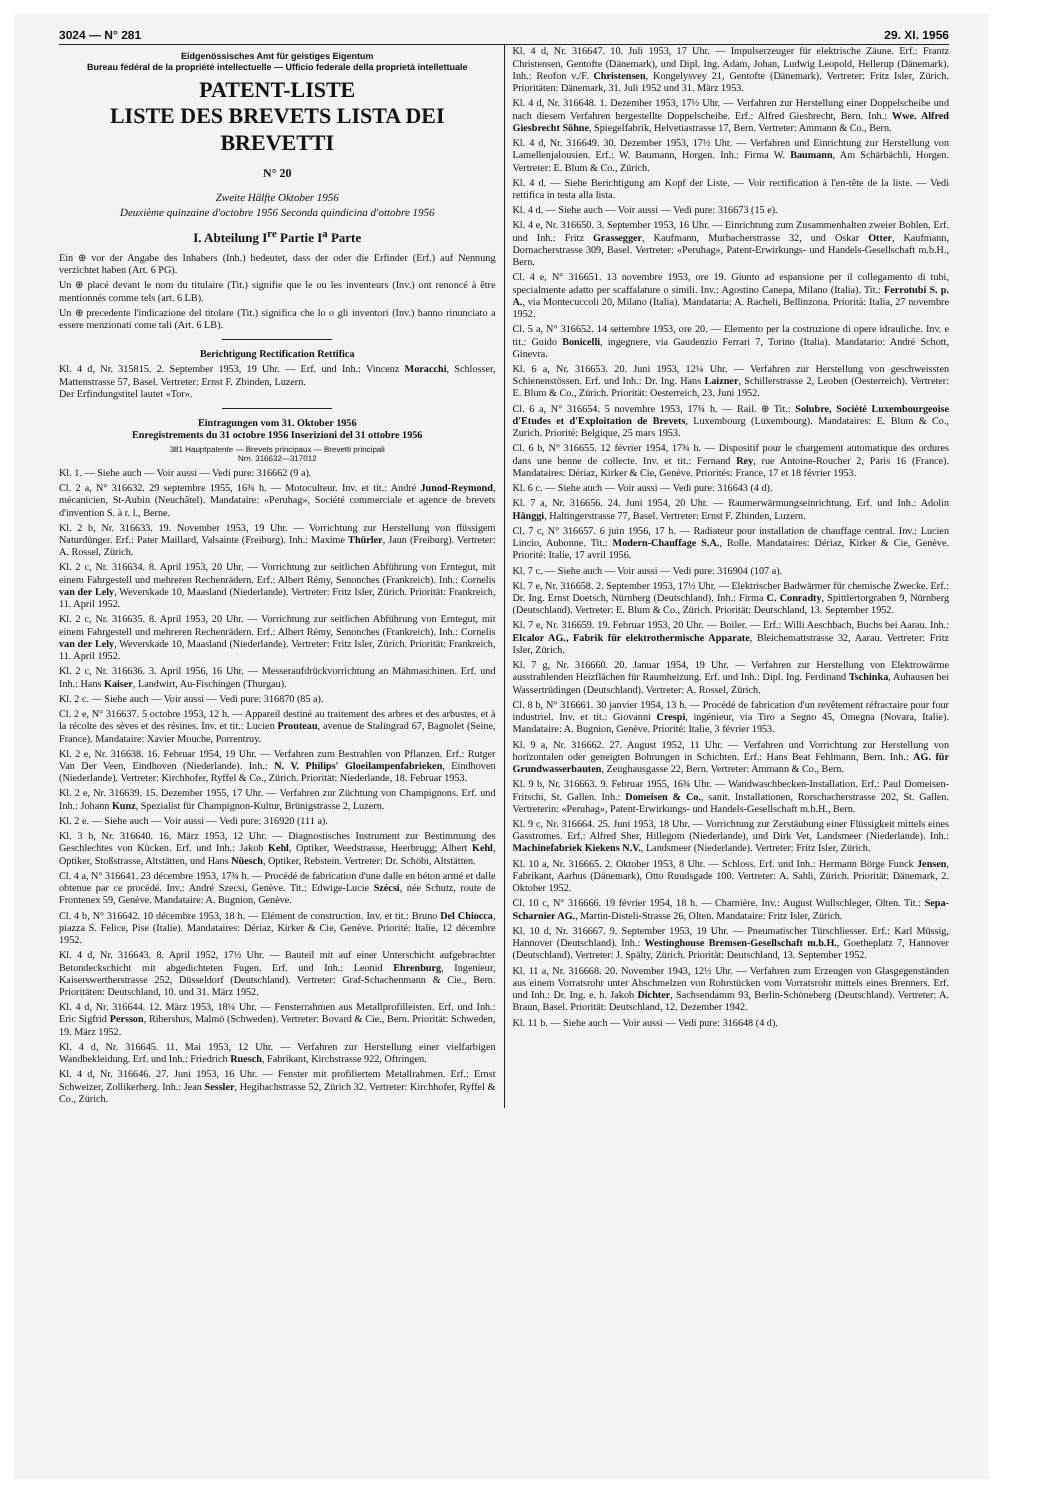3024 — N° 281 29. XI. 1956
Eidgenössisches Amt für geistiges Eigentum
Bureau fédéral de la propriété intellectuelle — Ufficio federale della proprietà intellettuale
PATENT-LISTE
LISTE DES BREVETS LISTA DEI BREVETTI
N° 20
Zweite Hälfte Oktober 1956
Deuxième quinzaine d'octobre 1956 Seconda quindicina d'ottobre 1956
I. Abteilung I<sup>re</sup> Partie I<sup>a</sup> Parte
Ein ⊕ vor der Angabe des Inhabers (Inh.) bedeutet, dass der oder die Erfinder (Erf.) auf Nennung verzichtet haben (Art. 6 PG).
Un ⊕ placé devant le nom du titulaire (Tit.) signifie que le ou les inventeurs (Inv.) ont renoncé à être mentionnés comme tels (art. 6 LB).
Un ⊕ precedente l'indicazione del titolare (Tit.) significa che lo o gli inventori (Inv.) hanno rinunciato a essere menzionati come tali (Art. 6 LB).
Berichtigung Rectification Rettifica
Kl. 4 d, Nr. 315815. 2. September 1953, 19 Uhr. — Erf. und Inh.: Vincenz Moracchi, Schlosser, Mattenstrasse 57, Basel. Vertreter: Ernst F. Zbinden, Luzern.
Der Erfindungstitel lautet «Tor».
Eintragungen vom 31. Oktober 1956
Enregistrements du 31 octobre 1956 Inserizioni del 31 ottobre 1956
381 Hauptpatente — Brevets principaux — Brevetti principali
Nrn. 316632—317012
Kl. 1. — Siehe auch — Voir aussi — Vedi pure: 316662 (9 a).
Cl. 2 a, N° 316632. 29 septembre 1955, 16¾ h. — Motoculteur. Inv. et tit.: André Junod-Reymond, mécanicien, St-Aubin (Neuchâtel). Mandataire: «Peruhag», Société commerciale et agence de brevets d'invention S. à r. l., Berne.
Kl. 2 b, Nr. 316633. 19. November 1953, 19 Uhr. — Vorrichtung zur Herstellung von flüssigem Naturdünger. Erf.: Pater Maillard, Valsainte (Freiburg). Inh.: Maxime Thürler, Jaun (Freiburg). Vertreter: A. Rossel, Zürich.
Kl. 2 c, Nr. 316634. 8. April 1953, 20 Uhr. — Vorrichtung zur seitlichen Abführung von Erntegut, mit einem Fahrgestell und mehreren Rechenrädern. Erf.: Albert Rémy, Senonches (Frankreich). Inh.: Cornelis van der Lely, Weverskade 10, Maasland (Niederlande). Vertreter: Fritz Isler, Zürich. Priorität: Frankreich, 11. April 1952.
Kl. 2 c, Nr. 316635. 8. April 1953, 20 Uhr. — Vorrichtung zur seitlichen Abführung von Erntegut, mit einem Fahrgestell und mehreren Rechenrädern. Erf.: Albert Rémy, Senonches (Frankreich). Inh.: Cornelis van der Lely, Weverskade 10, Maasland (Niederlande). Vertreter: Fritz Isler, Zürich. Priorität: Frankreich, 11. April 1952.
Kl. 2 c, Nr. 316636. 3. April 1956, 16 Uhr. — Messeraufdrückvorrichtung an Mähmaschinen. Erf. und Inh.: Hans Kaiser, Landwirt, Au-Fischingen (Thurgau).
Kl. 2 c. — Siehe auch — Voir aussi — Vedi pure: 316870 (85 a).
Cl. 2 e, N° 316637. 5 octobre 1953, 12 h. — Appareil destiné au traitement des arbres et des arbustes, et à la récolte des sèves et des résines. Inv. et tit.: Lucien Prouteau, avenue de Stalingrad 67, Bagnolet (Seine, France). Mandataire: Xavier Mouche, Porrentruy.
Kl. 2 e, Nr. 316638. 16. Februar 1954, 19 Uhr. — Verfahren zum Bestrahlen von Pflanzen. Erf.: Rutger Van Der Veen, Eindhoven (Niederlande). Inh.: N. V. Philips' Gloeilampenfabrieken, Eindhoven (Niederlande). Vertreter: Kirchhofer, Ryffel & Co., Zürich. Priorität: Niederlande, 18. Februar 1953.
Kl. 2 e, Nr. 316639. 15. Dezember 1955, 17 Uhr. — Verfahren zur Züchtung von Champignons. Erf. und Inh.: Johann Kunz, Spezialist für Champignon-Kultur, Brünigstrasse 2, Luzern.
Kl. 2 e. — Siehe auch — Voir aussi — Vedi pure: 316920 (111 a).
Kl. 3 b, Nr. 316640. 16. März 1953, 12 Uhr. — Diagnostisches Instrument zur Bestimmung des Geschlechtes von Kücken. Erf. und Inh.: Jakob Kehl, Optiker, Weedstrasse, Heerbrugg; Albert Kehl, Optiker, Stoßstrasse, Altstätten, und Hans Nüesch, Optiker, Rebstein. Vertreter: Dr. Schöbi, Altstätten.
Cl. 4 a, N° 316641. 23 décembre 1953, 17¾ h. — Procédé de fabrication d'une dalle en béton armé et dalle obtenue par ce procédé. Inv.: André Szecsi, Genève. Tit.: Edwige-Lucie Szécsi, née Schutz, route de Frontenex 59, Genève. Mandataire: A. Bugnion, Genève.
Cl. 4 b, N° 316642. 10 décembre 1953, 18 h. — Elément de construction. Inv. et tit.: Bruno Del Chiocca, piazza S. Felice, Pise (Italie). Mandataires: Dériaz, Kirker & Cie, Genève. Priorité: Italie, 12 décembre 1952.
Kl. 4 d, Nr. 316643. 8. April 1952, 17½ Uhr. — Bauteil mit auf einer Unterschicht aufgebrachter Betondeckschicht mit abgedichteten Fugen. Erf. und Inh.: Leonid Ehrenburg, Ingenieur, Kaiserswertherstrasse 252, Düsseldorf (Deutschland). Vertreter: Graf-Schachenmann & Cie., Bern. Prioritäten: Deutschland, 10. und 31. März 1952.
Kl. 4 d, Nr. 316644. 12. März 1953, 18¼ Uhr. — Fensterrahmen aus Metallprofilleisten. Erf. und Inh.: Eric Sigfrid Persson, Ribershus, Malmö (Schweden). Vertreter: Bovard & Cie., Bern. Priorität: Schweden, 19. März 1952.
Kl. 4 d, Nr. 316645. 11. Mai 1953, 12 Uhr. — Verfahren zur Herstellung einer vielfarbigen Wandbekleidung. Erf. und Inh.: Friedrich Ruesch, Fabrikant, Kirchstrasse 922, Oftringen.
Kl. 4 d, Nr. 316646. 27. Juni 1953, 16 Uhr. — Fenster mit profiliertem Metallrahmen. Erf.: Ernst Schweizer, Zollikerberg. Inh.: Jean Sessler, Hegibachstrasse 52, Zürich 32. Vertreter: Kirchhofer, Ryffel & Co., Zürich.
Kl. 4 d, Nr. 316647. 10. Juli 1953, 17 Uhr. — Impulserzeuger für elektrische Zäune. Erf.: Frantz Christensen, Gentofte (Dänemark), und Dipl. Ing. Adam, Johan, Ludwig Leopold, Hellerup (Dänemark). Inh.: Reofon v./F. Christensen, Kongelysvey 21, Gentofte (Dänemark). Vertreter: Fritz Isler, Zürich. Prioritäten: Dänemark, 31. Juli 1952 und 31. März 1953.
Kl. 4 d, Nr. 316648. 1. Dezember 1953, 17½ Uhr. — Verfahren zur Herstellung einer Doppelscheibe und nach diesem Verfahren hergestellte Doppelscheibe. Erf.: Alfred Giesbrecht, Bern. Inh.: Wwe. Alfred Giesbrecht Söhne, Spiegelfabrik, Helvetiastrasse 17, Bern. Vertreter: Ammann & Co., Bern.
Kl. 4 d, Nr. 316649. 30. Dezember 1953, 17½ Uhr. — Verfahren und Einrichtung zur Herstellung von Lamellenjalousien. Erf.: W. Baumann, Horgen. Inh.: Firma W. Baumann, Am Schärbächli, Horgen. Vertreter: E. Blum & Co., Zürich.
Kl. 4 d. — Siehe Berichtigung am Kopf der Liste. — Voir rectification à l'en-tête de la liste. — Vedi rettifica in testa alla lista.
Kl. 4 d. — Siehe auch — Voir aussi — Vedi pure: 316673 (15 e).
Kl. 4 e, Nr. 316650. 3. September 1953, 16 Uhr. — Einrichtung zum Zusammenhalten zweier Bohlen. Erf. und Inh.: Fritz Grassegger, Kaufmann, Murbacherstrasse 32, und Oskar Otter, Kaufmann, Dornacherstrasse 309, Basel. Vertreter: «Peruhag», Patent-Erwirkungs- und Handels-Gesellschaft m.b.H., Bern.
Cl. 4 e, N° 316651. 13 novembre 1953, ore 19. Giunto ad espansione per il collegamento di tubi, specialmente adatto per scaffalature o simili. Inv.: Agostino Canepa, Milano (Italia). Tit.: Ferrotubi S. p. A., via Montecuccoli 20, Milano (Italia). Mandataria: A. Racheli, Bellinzona. Priorità: Italia, 27 novembre 1952.
Cl. 5 a, N° 316652. 14 settembre 1953, ore 20. — Elemento per la costruzione di opere idrauliche. Inv. e tit.: Guido Bonicelli, ingegnere, via Gaudenzio Ferrari 7, Torino (Italia). Mandatario: André Schott, Ginevra.
Kl. 6 a, Nr. 316653. 20. Juni 1953, 12¼ Uhr. — Verfahren zur Herstellung von geschweissten Schienenstössen. Erf. und Inh.: Dr. Ing. Hans Laizner, Schillerstrasse 2, Leoben (Oesterreich). Vertreter: E. Blum & Co., Zürich. Priorität: Oesterreich, 23. Juni 1952.
Cl. 6 a, N° 316654. 5 novembre 1953, 17¾ h. — Rail. ⊕ Tit.: Solubre, Société Luxembourgeoise d'Etudes et d'Exploitation de Brevets, Luxembourg (Luxembourg). Mandataires: E. Blum & Co., Zurich. Priorité: Belgique, 25 mars 1953.
Cl. 6 b, N° 316655. 12 février 1954, 17¾ h. — Dispositif pour le chargement automatique des ordures dans une benne de collecte. Inv. et tit.: Fernand Rey, rue Antoine-Roucher 2, Paris 16 (France). Mandataires: Dériaz, Kirker & Cie, Genève. Priorités: France, 17 et 18 février 1953.
Kl. 6 c. — Siehe auch — Voir aussi — Vedi pure: 316643 (4 d).
Kl. 7 a, Nr. 316656. 24. Juni 1954, 20 Uhr. — Raumerwärmungseinrichtung. Erf. und Inh.: Adolin Hänggi, Haltingerstrasse 77, Basel. Vertreter: Ernst F. Zbinden, Luzern.
Cl. 7 c, N° 316657. 6 juin 1956, 17 h. — Radiateur pour installation de chauffage central. Inv.: Lucien Lincio, Aubonne. Tit.: Modern-Chauffage S.A., Rolle. Mandataires: Dériaz, Kirker & Cie, Genève. Priorité: Italie, 17 avril 1956.
Kl. 7 c. — Siehe auch — Voir aussi — Vedi pure: 316904 (107 a).
Kl. 7 e, Nr. 316658. 2. September 1953, 17½ Uhr. — Elektrischer Badwärmer für chemische Zwecke. Erf.: Dr. Ing. Ernst Doetsch, Nürnberg (Deutschland). Inh.: Firma C. Conradty, Spittlertorgraben 9, Nürnberg (Deutschland). Vertreter: E. Blum & Co., Zürich. Priorität: Deutschland, 13. September 1952.
Kl. 7 e, Nr. 316659. 19. Februar 1953, 20 Uhr. — Boiler. — Erf.: Willi Aeschbach, Buchs bei Aarau. Inh.: Elcalor AG., Fabrik für elektrothermische Apparate, Bleichemattstrasse 32, Aarau. Vertreter: Fritz Isler, Zürich.
Kl. 7 g, Nr. 316660. 20. Januar 1954, 19 Uhr. — Verfahren zur Herstellung von Elektrowärme ausstrahlenden Heizflächen für Raumheizung. Erf. und Inh.: Dipl. Ing. Ferdinand Tschinka, Auhausen bei Wassertrüdingen (Deutschland). Vertreter: A. Rossel, Zürich.
Cl. 8 b, N° 316661. 30 janvier 1954, 13 h. — Procédé de fabrication d'un revêtement réfractaire pour four industriel. Inv. et tit.: Giovanni Crespi, ingénieur, via Tiro a Segno 45, Omegna (Novara, Italie). Mandataire: A. Bugnion, Genève. Priorité: Italie, 3 février 1953.
Kl. 9 a, Nr. 316662. 27. August 1952, 11 Uhr. — Verfahren und Vorrichtung zur Herstellung von horizontalen oder geneigten Bohrungen in Schichten. Erf.: Hans Beat Fehlmann, Bern. Inh.: AG. für Grundwasserbauten, Zeughausgasse 22, Bern. Vertreter: Ammann & Co., Bern.
Kl. 9 b, Nr. 316663. 9. Februar 1955, 16¾ Uhr. — Wandwaschbecken-Installation. Erf.: Paul Domeisen-Fritschi, St. Gallen. Inh.: Domeisen & Co., sanit. Installationen, Rorschacherstrasse 202, St. Gallen. Vertreterin: «Peruhag», Patent-Erwirkungs- und Handels-Gesellschaft m.b.H., Bern.
Kl. 9 c, Nr. 316664. 25. Juni 1953, 18 Uhr. — Vorrichtung zur Zerstäubung einer Flüssigkeit mittels eines Gasstromes. Erf.: Alfred Sher, Hillegom (Niederlande), und Dirk Vet, Landsmeer (Niederlande). Inh.: Machinefabriek Kiekens N.V., Landsmeer (Niederlande). Vertreter: Fritz Isler, Zürich.
Kl. 10 a, Nr. 316665. 2. Oktober 1953, 8 Uhr. — Schloss. Erf. und Inh.: Hermann Börge Funck Jensen, Fabrikant, Aarhus (Dänemark), Otto Ruudsgade 100. Vertreter: A. Sahli, Zürich. Priorität: Dänemark, 2. Oktober 1952.
Cl. 10 c, N° 316666. 19 février 1954, 18 h. — Charnière. Inv.: August Wullschleger, Olten. Tit.: Sepa-Scharnier AG., Martin-Disteli-Strasse 26, Olten. Mandataire: Fritz Isler, Zürich.
Kl. 10 d, Nr. 316667. 9. September 1953, 19 Uhr. — Pneumatischer Türschliesser. Erf.: Karl Müssig, Hannover (Deutschland). Inh.: Westinghouse Bremsen-Gesellschaft m.b.H., Goetheplatz 7, Hannover (Deutschland). Vertreter: J. Spälty, Zürich. Priorität: Deutschland, 13. September 1952.
Kl. 11 a, Nr. 316668. 20. November 1943, 12½ Uhr. — Verfahren zum Erzeugen von Glasgegenständen aus einem Vorratsrohr unter Abschmelzen von Rohrstücken vom Vorratsrohr mittels eines Brenners. Erf. und Inh.: Dr. Ing. e. h. Jakob Dichter, Sachsendamm 93, Berlin-Schöneberg (Deutschland). Vertreter: A. Braun, Basel. Priorität: Deutschland, 12. Dezember 1942.
Kl. 11 b. — Siehe auch — Voir aussi — Vedi pure: 316648 (4 d).